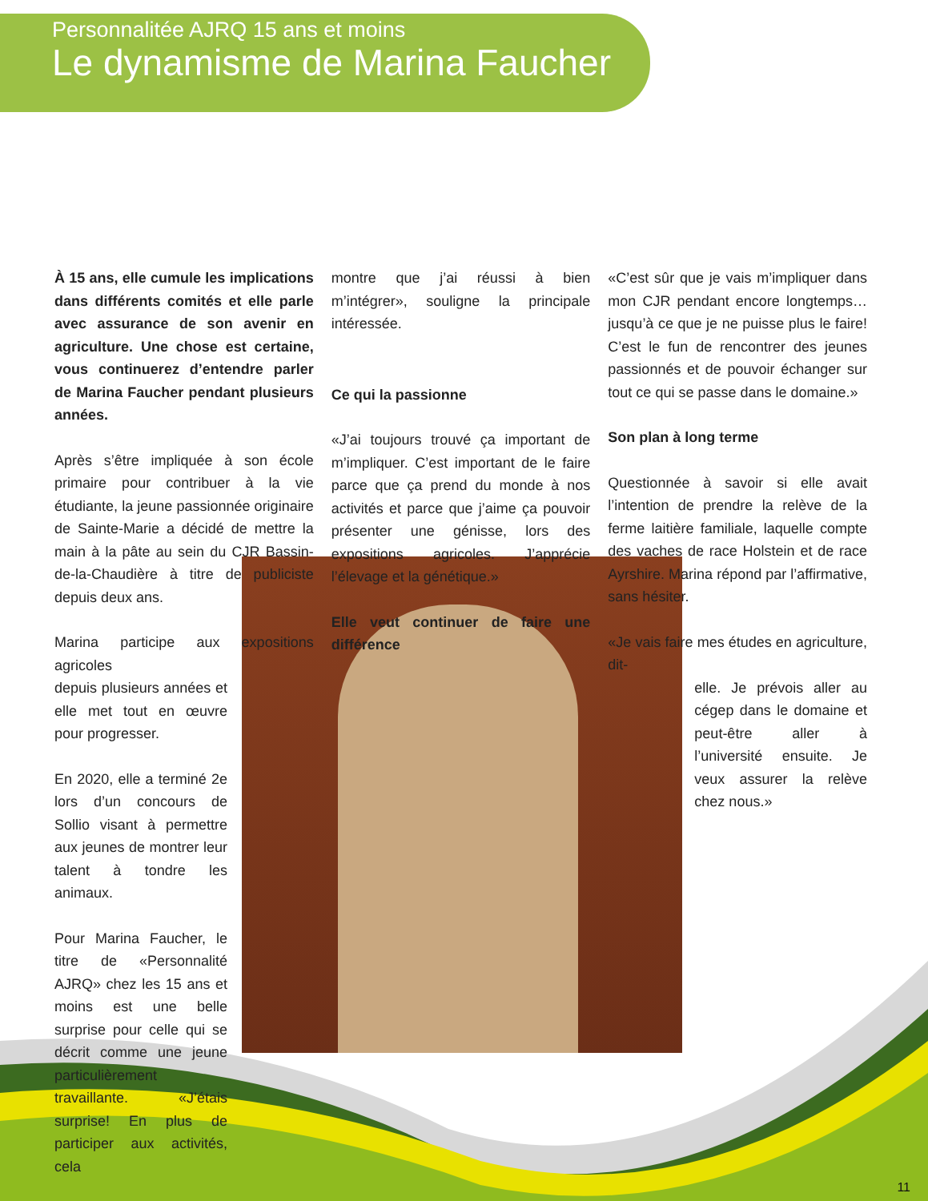Personnalitée AJRQ 15 ans et moins
Le dynamisme de Marina Faucher
À 15 ans, elle cumule les implications dans différents comités et elle parle avec assurance de son avenir en agriculture. Une chose est certaine, vous continuerez d’entendre parler de Marina Faucher pendant plusieurs années.
Après s’être impliquée à son école primaire pour contribuer à la vie étudiante, la jeune passionnée originaire de Sainte-Marie a décidé de mettre la main à la pâte au sein du CJR Bassin-de-la-Chaudière à titre de publiciste depuis deux ans.
Marina participe aux expositions agricoles
depuis plusieurs années et elle met tout en œuvre pour progresser.
En 2020, elle a terminé 2e lors d’un concours de Sollio visant à permettre aux jeunes de montrer leur talent à tondre les animaux.
Pour Marina Faucher, le titre de «Personnalité AJRQ» chez les 15 ans et moins est une belle surprise pour celle qui se décrit comme une jeune particulièrement travaillante. «J’étais surprise! En plus de participer aux activités, cela
montre que j’ai réussi à bien m’intégrer», souligne la principale intéressée.
Ce qui la passionne
«J’ai toujours trouvé ça important de m’impliquer. C’est important de le faire parce que ça prend du monde à nos activités et parce que j’aime ça pouvoir présenter une génisse, lors des expositions agricoles. J’apprécie l’élevage et la génétique.»
Elle veut continuer de faire une différence
«C’est sûr que je vais m’impliquer dans mon CJR pendant encore longtemps… jusqu’à ce que je ne puisse plus le faire! C’est le fun de rencontrer des jeunes passionnés et de pouvoir échanger sur tout ce qui se passe dans le domaine.»
Son plan à long terme
Questionnée à savoir si elle avait l’intention de prendre la relève de la ferme laitière familiale, laquelle compte des vaches de race Holstein et de race Ayrshire. Marina répond par l’affirmative, sans hésiter.
«Je vais faire mes études en agriculture, dit-
elle. Je prévois aller au cégep dans le domaine et peut-être aller à l’université ensuite. Je veux assurer la relève chez nous.»
11